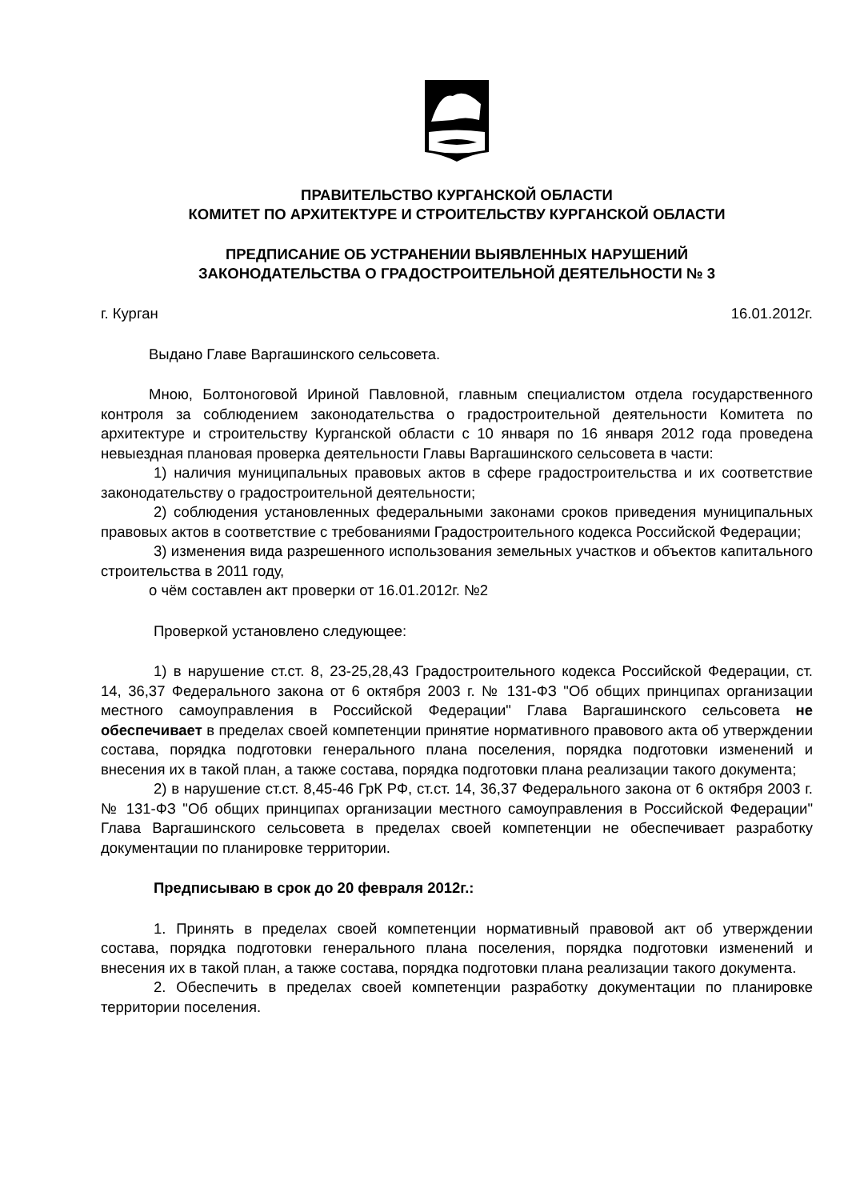ПРАВИТЕЛЬСТВО КУРГАНСКОЙ ОБЛАСТИ
КОМИТЕТ ПО АРХИТЕКТУРЕ И СТРОИТЕЛЬСТВУ КУРГАНСКОЙ ОБЛАСТИ
ПРЕДПИСАНИЕ ОБ УСТРАНЕНИИ ВЫЯВЛЕННЫХ НАРУШЕНИЙ
ЗАКОНОДАТЕЛЬСТВА О ГРАДОСТРОИТЕЛЬНОЙ ДЕЯТЕЛЬНОСТИ № 3
г. Курган 16.01.2012г.
Выдано Главе Варгашинского сельсовета.
Мною, Болтоноговой Ириной Павловной, главным специалистом отдела государственного контроля за соблюдением законодательства о градостроительной деятельности Комитета по архитектуре и строительству Курганской области с 10 января по 16 января 2012 года проведена невыездная плановая проверка деятельности Главы Варгашинского сельсовета в части:
1) наличия муниципальных правовых актов в сфере градостроительства и их соответствие законодательству о градостроительной деятельности;
2) соблюдения установленных федеральными законами сроков приведения муниципальных правовых актов в соответствие с требованиями Градостроительного кодекса Российской Федерации;
3) изменения вида разрешенного использования земельных участков и объектов капитального строительства в 2011 году,
о чём составлен акт проверки от 16.01.2012г. №2
Проверкой установлено следующее:
1) в нарушение ст.ст. 8, 23-25,28,43 Градостроительного кодекса Российской Федерации, ст. 14, 36,37 Федерального закона от 6 октября 2003 г. № 131-ФЗ "Об общих принципах организации местного самоуправления в Российской Федерации" Глава Варгашинского сельсовета не обеспечивает в пределах своей компетенции принятие нормативного правового акта об утверждении состава, порядка подготовки генерального плана поселения, порядка подготовки изменений и внесения их в такой план, а также состава, порядка подготовки плана реализации такого документа;
2) в нарушение ст.ст. 8,45-46 ГрК РФ, ст.ст. 14, 36,37 Федерального закона от 6 октября 2003 г. № 131-ФЗ "Об общих принципах организации местного самоуправления в Российской Федерации" Глава Варгашинского сельсовета в пределах своей компетенции не обеспечивает разработку документации по планировке территории.
Предписываю в срок до 20 февраля 2012г.:
1. Принять в пределах своей компетенции нормативный правовой акт об утверждении состава, порядка подготовки генерального плана поселения, порядка подготовки изменений и внесения их в такой план, а также состава, порядка подготовки плана реализации такого документа.
2. Обеспечить в пределах своей компетенции разработку документации по планировке территории поселения.